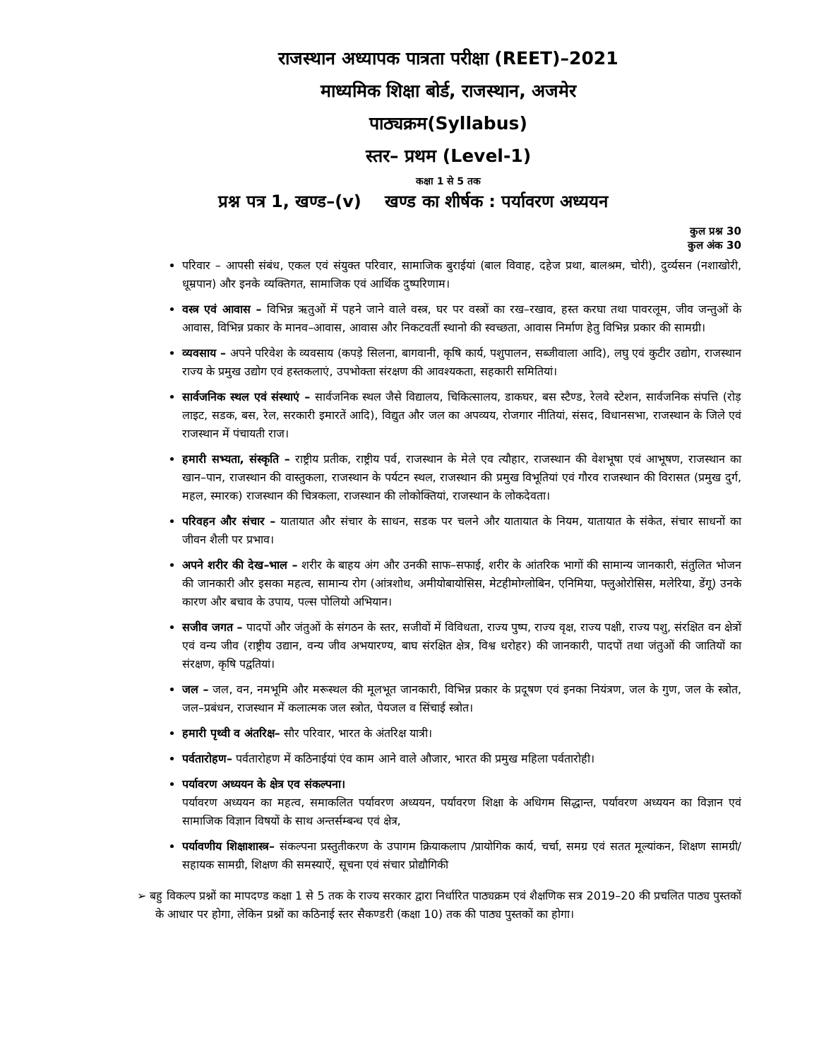राजस्थान अध्यापक पात्रता परीक्षा (REET)–2021
माध्यमिक शिक्षा बोर्ड, राजस्थान, अजमेर
पाठ्यक्रम(Syllabus)
स्तर– प्रथम (Level-1)
कक्षा 1 से 5 तक
प्रश्न पत्र 1, खण्ड–(v) खण्ड का शीर्षक : पर्यावरण अध्ययन
कुल प्रश्न 30
कुल अंक 30
परिवार – आपसी संबंध, एकल एवं संयुक्त परिवार, सामाजिक बुराईयां (बाल विवाह, दहेज प्रथा, बालश्रम, चोरी), दुर्व्यसन (नशाखोरी, धूम्रपान) और इनके व्यक्तिगत, सामाजिक एवं आर्थिक दुष्परिणाम।
वस्त्र एवं आवास – विभिन्न ऋतुओं में पहने जाने वाले वस्त्र, घर पर वस्त्रों का रख–रखाव, हस्त करघा तथा पावरलूम, जीव जन्तुओं के आवास, विभिन्न प्रकार के मानव–आवास, आवास और निकटवर्ती स्थानो की स्वच्छता, आवास निर्माण हेतु विभिन्न प्रकार की सामग्री।
व्यवसाय – अपने परिवेश के व्यवसाय (कपड़े सिलना, बागवानी, कृषि कार्य, पशुपालन, सब्जीवाला आदि), लघु एवं कुटीर उद्योग, राजस्थान राज्य के प्रमुख उद्योग एवं हस्तकलाएं, उपभोक्ता संरक्षण की आवश्यकता, सहकारी समितियां।
सार्वजनिक स्थल एवं संस्थाएं – सार्वजनिक स्थल जैसे विद्यालय, चिकित्सालय, डाकघर, बस स्टैण्ड, रेलवे स्टेशन, सार्वजनिक संपत्ति (रोड़ लाइट, सडक, बस, रेल, सरकारी इमारतें आदि), विद्युत और जल का अपव्यय, रोजगार नीतियां, संसद, विधानसभा, राजस्थान के जिले एवं राजस्थान में पंचायती राज।
हमारी सभ्यता, संस्कृति – राष्ट्रीय प्रतीक, राष्ट्रीय पर्व, राजस्थान के मेले एव त्यौहार, राजस्थान की वेशभूषा एवं आभूषण, राजस्थान का खान–पान, राजस्थान की वास्तुकला, राजस्थान के पर्यटन स्थल, राजस्थान की प्रमुख विभूतियां एवं गौरव राजस्थान की विरासत (प्रमुख दुर्ग, महल, स्मारक) राजस्थान की चित्रकला, राजस्थान की लोकोक्तियां, राजस्थान के लोकदेवता।
परिवहन और संचार – यातायात और संचार के साधन, सडक पर चलने और यातायात के नियम, यातायात के संकेत, संचार साधनों का जीवन शैली पर प्रभाव।
अपने शरीर की देख–भाल – शरीर के बाहय अंग और उनकी साफ–सफाई, शरीर के आंतरिक भागों की सामान्य जानकारी, संतुलित भोजन की जानकारी और इसका महत्व, सामान्य रोग (आंत्रशोथ, अमीयोबायोसिस, मेटहीमोग्लोबिन, एनिमिया, फ्लुओरोसिस, मलेरिया, डेंगू) उनके कारण और बचाव के उपाय, पल्स पोलियो अभियान।
सजीव जगत – पादपों और जंतुओं के संगठन के स्तर, सजीवों में विविधता, राज्य पुष्प, राज्य वृक्ष, राज्य पक्षी, राज्य पशु, संरक्षित वन क्षेत्रों एवं वन्य जीव (राष्ट्रीय उद्यान, वन्य जीव अभयारण्य, बाघ संरक्षित क्षेत्र, विश्व धरोहर) की जानकारी, पादपों तथा जंतुओं की जातियों का संरक्षण, कृषि पद्वतियां।
जल – जल, वन, नमभूमि और मरूस्थल की मूलभूत जानकारी, विभिन्न प्रकार के प्रदूषण एवं इनका नियंत्रण, जल के गुण, जल के स्त्रोत, जल–प्रबंधन, राजस्थान में कलात्मक जल स्त्रोत, पेयजल व सिंचाई स्त्रोत।
हमारी पृथ्वी व अंतरिक्ष– सौर परिवार, भारत के अंतरिक्ष यात्री।
पर्वतारोहण– पर्वतारोहण में कठिनाईयां एंव काम आने वाले औजार, भारत की प्रमुख महिला पर्वतारोही।
पर्यावरण अध्ययन के क्षेत्र एव संकल्पना।
पर्यावरण अध्ययन का महत्व, समाकलित पर्यावरण अध्ययन, पर्यावरण शिक्षा के अधिगम सिद्धान्त, पर्यावरण अध्ययन का विज्ञान एवं सामाजिक विज्ञान विषयों के साथ अन्तर्सम्बन्ध एवं क्षेत्र,
पर्यावणीय शिक्षाशास्त्र– संकल्पना प्रस्तुतीकरण के उपागम क्रियाकलाप /प्रायोगिक कार्य, चर्चा, समग्र एवं सतत मूल्यांकन, शिक्षण सामग्री/ सहायक सामग्री, शिक्षण की समस्याऐं, सूचना एवं संचार प्रोद्यौगिकी
➢ बहु विकल्प प्रश्नों का मापदण्ड कक्षा 1 से 5 तक के राज्य सरकार द्वारा निर्धारित पाठ्यक्रम एवं शैक्षणिक सत्र 2019–20 की प्रचलित पाठ्य पुस्तकों के आधार पर होगा, लेकिन प्रश्नों का कठिनाई स्तर सैकण्डरी (कक्षा 10) तक की पाठ्य पुस्तकों का होगा।